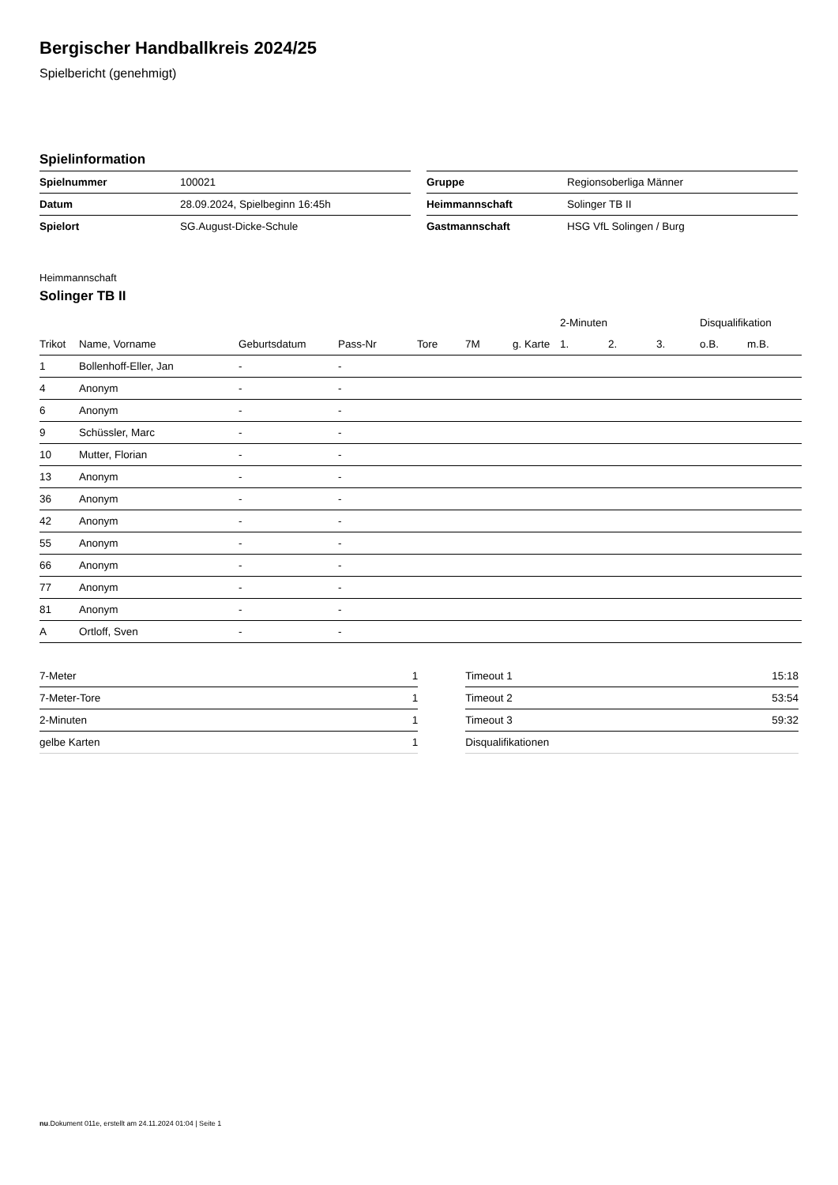Bergischer Handballkreis 2024/25
Spielbericht (genehmigt)
Spielinformation
| Spielnummer | 100021 |
| Datum | 28.09.2024, Spielbeginn 16:45h |
| Spielort | SG.August-Dicke-Schule |
| Gruppe | Regionsoberliga Männer |
| Heimmannschaft | Solinger TB II |
| Gastmannschaft | HSG VfL Solingen / Burg |
Heimmannschaft
Solinger TB II
| | | | | | | | 2-Minuten | | | Disqualifikation | |
| --- | --- | --- | --- | --- | --- | --- | --- | --- | --- | --- | --- |
| Trikot | Name, Vorname | Geburtsdatum | Pass-Nr | Tore | 7M | g. Karte | 1. | 2. | 3. | o.B. | m.B. |
| 1 | Bollenhoff-Eller, Jan | - | - | | | | | | | | |
| 4 | Anonym | - | - | | | | | | | | |
| 6 | Anonym | - | - | | | | | | | | |
| 9 | Schüssler, Marc | - | - | | | | | | | | |
| 10 | Mutter, Florian | - | - | | | | | | | | |
| 13 | Anonym | - | - | | | | | | | | |
| 36 | Anonym | - | - | | | | | | | | |
| 42 | Anonym | - | - | | | | | | | | |
| 55 | Anonym | - | - | | | | | | | | |
| 66 | Anonym | - | - | | | | | | | | |
| 77 | Anonym | - | - | | | | | | | | |
| 81 | Anonym | - | - | | | | | | | | |
| A | Ortloff, Sven | - | - | | | | | | | | |
| 7-Meter | 1 |
| 7-Meter-Tore | 1 |
| 2-Minuten | 1 |
| gelbe Karten | 1 |
| Timeout 1 | 15:18 |
| Timeout 2 | 53:54 |
| Timeout 3 | 59:32 |
| Disqualifikationen | |
nu.Dokument 011e, erstellt am 24.11.2024 01:04 | Seite 1